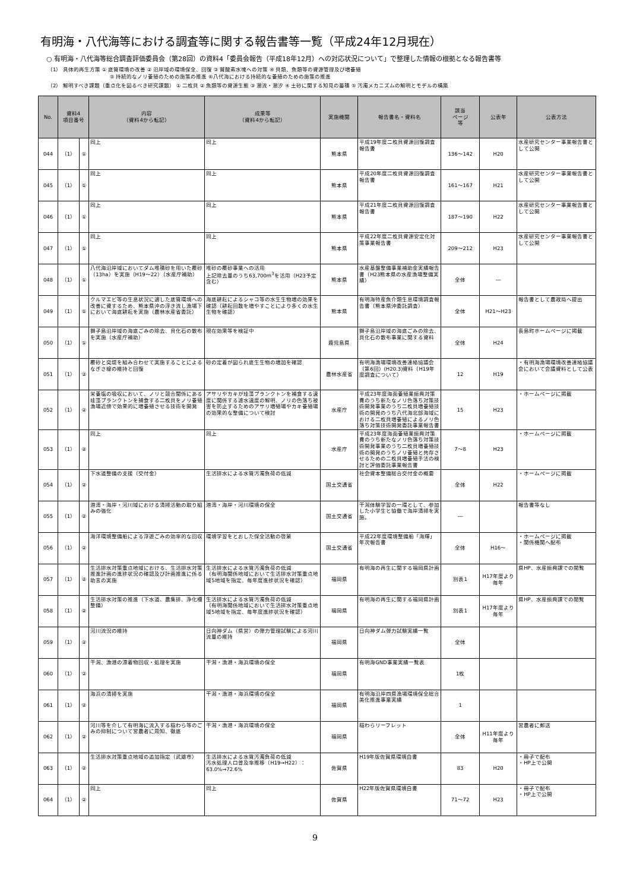有明海・八代海等における調査等に関する報告書等一覧（平成24年12月現在）
○ 有明海・八代海等総合調査評価委員会（第28回）の資料4「委員会報告（平成18年12月）への対応状況について」で整理した情報の根拠となる報告書等
（1） 具体的再生方策 ① 底質環境の改善 ② 沿岸域の環境保全、回復 ③ 貧酸素水塊への対策 ④ 貝類、魚類等の資源管理及び増養殖
⑤ 持続的なノリ養殖のための施策の推進 ⑥八代海における持続的な養殖のための施策の推進
（2） 解明すべき課題（重点化を図るべき研究課題） ① 二枚貝 ② 魚類等の資源生態 ③ 潮流・潮汐 ④ 土砂に関する知見の蓄積 ⑤ 汚濁メカニズムの解明とモデルの構築
| No. | 資料4 項目番号 | | 内容 （資料4から転記） | 成果等 （資料4から転記） | 実施機関 | 報告書名・資料名 | 該当 ページ 等 | 公表年 | 公表方法 |
| --- | --- | --- | --- | --- | --- | --- | --- | --- | --- |
| 044 | （1） | ① | 同上 | 同上 | 熊本県 | 平成19年度二枚貝資源回復調査報告書 | 136～142 | H20 | 水産研究センター事業報告書として公開 |
| 045 | （1） | ① | 同上 | 同上 | 熊本県 | 平成20年度二枚貝資源回復調査報告書 | 161～167 | H21 | 水産研究センター事業報告書として公開 |
| 046 | （1） | ① | 同上 | 同上 | 熊本県 | 平成21年度二枚貝資源回復調査報告書 | 187～190 | H22 | 水産研究センター事業報告書として公開 |
| 047 | （1） | ① | 同上 | 同上 | 熊本県 | 平成22年度二枚貝資源安定化対策事業報告書 | 209～212 | H23 | 水産研究センター事業報告書として公開 |
| 048 | （1） | ① | 八代海沿岸域においてダム堆積砂を用いた覆砂（13ha）を実施（H19～22）（水産庁補助） | 堆砂の覆砂事業への活用 上記除去量のうち63,700m<sup>3</sup>を活用（H23予定含む） | 熊本県 | 水産基盤整備事業補助金実績報告書（H23熊本県の水産漁場整備実績） | 全体 | ― | |
| 049 | （1） | ① | クルマエビ等の生息状況に適した底質環境への改善に資するため、熊本県沖の浮き流し漁場下において海底耕耘を実施（農林水産省委託） | 海底耕耘によるシャコ等の水生生物増の効果を確認（耕耘回数を増やすことにより多くの水生生物を確認） | 熊本県 | 有明海特産魚介類生息環境調査報告書（熊本県沖委託調査） | 全体 | H21～H23 | 報告書として農政局へ提出 |
| 050 | （1） | ① | 獅子島沿岸域の海底ごみの除去、貝化石の散布を実施（水産庁補助） | 現在効果等を検証中 | 鹿児島県 | 獅子島沿岸域の海底ごみの除去、貝化石の散布事業に関する資料 | 全体 | H24 | 長島町ホームページに掲載 |
| 051 | （1） | ② | 覆砂と突堤を組み合わせて実施することによるなぎさ線の維持と回復 | 砂の定着が図られ底生生物の増加を確認 | 農林水産省 | 有明海漁場環境改善連絡協議会（第6回）(H20.3)資料（H19年度調査について） | 12 | H19 | ・有明海漁場環境改善連絡協議会において会議資料として公表 |
| 052 | （1） | ② | 栄養塩の吸収において、ノリと競合関係にある珪藻プランクトンを捕食する二枚貝をノリ養殖漁場近傍で効果的に増養殖させる技術を開発 | アサリやカキが珪藻プランクトンを補食する速度に関係する濾水速度の解明、ノリの色落ち被害を防止するためのアサリ増殖場やカキ養殖場の効果的な整備について検討 | 水産庁 | 平成23年度海面養殖業振興対策費のうち新たなノリ色落ち対策技術開発事業のうち二枚貝増養殖技術の開発のうち八代海北部海域における二枚貝増養殖によるノリ色落ち対策技術開発委託事業報告書 | 15 | H23 | ・ホームページに掲載 |
| 053 | （1） | ② | 同上 | 同上 | 水産庁 | 平成23年度海面養殖業振興対策費のうち新たなノリ色落ち対策技術開発事業のうち二枚貝増養殖技術の開発のうちノリ養殖と共存させるための二枚貝増養殖手法の検討と評価委託事業報告書 | 7～8 | H23 | ・ホームページに掲載 |
| 054 | （1） | ② | 下水道整備の支援（交付金） | 生活排水による水質汚濁負荷の低減 | 国土交通省 | 社会資本整備総合交付金の概要 | 全体 | H22 | ・ホームページに掲載 |
| 055 | （1） | ② | 港湾・海岸・河川域における清掃活動の取り組みの強化 | 港湾・海岸・河川環境の保全 | 国土交通省 | 干潟体験学習の一環として、参加した小学生と協働で海岸清掃を実施。 | ― | | 報告書等なし |
| 056 | （1） | ② | 海洋環境整備船による浮遊ごみの効率的な回収 | 環境学習をとおした保全活動の啓蒙 | 国土交通省 | 平成22年度環境整備船「海輝」年次報告書 | 全体 | H16～ | ・ホームページに掲載 ・関係機関へ配布 |
| 057 | （1） | ② | 生活排水対策重点地域における、生活排水対策推進計画の進捗状況の確認及び計画推進に係る助言の実施 | 生活排水による水質汚濁負荷の低減 （有明海関係地域において生活排水対策重点地域5地域を指定、毎年度進捗状況を確認） | 福岡県 | 有明海の再生に関する福岡県計画 | 別表1 | H17年度より毎年 | 県HP、水産振興課での閲覧 |
| 058 | （1） | ② | 生活排水対策の推進（下水道、農集排、浄化槽整備） | 生活排水による水質汚濁負荷の低減 （有明海関係地域において生活排水対策重点地域5地域を指定、毎年度進捗状況を確認） | 福岡県 | 有明海の再生に関する福岡県計画 | 別表1 | H17年度より毎年 | 県HP、水産振興課での閲覧 |
| 059 | （1） | ② | 河川流況の維持 | 日向神ダム（県営）の弾力管理試験による河川流量の維持 | 福岡県 | 日向神ダム弾力試験実績一覧 | 全体 | | |
| 060 | （1） | ② | 干潟、漁港の漂着物回収・処理を実施 | 干潟・漁港・海浜環境の保全 | 福岡県 | 有明海GND事業実績一覧表 | 1枚 | | |
| 061 | （1） | ② | 海浜の清掃を実施 | 干潟・漁港・海浜環境の保全 | 福岡県 | 有明海沿岸四県漁場環境保全総合美化推進事業実績 | 1 | | |
| 062 | （1） | ② | 河川等を介して有明海に流入する稲わら等のごみの抑制について営農者に周知、徹底 | 干潟・漁港・海浜環境の保全 | 福岡県 | 稲わらリーフレット | 全体 | H11年度より毎年 | 営農者に郵送 |
| 063 | （1） | ② | 生活排水対策重点地域の追加指定（武雄市） | 生活排水による水質汚濁負荷の低減 汚水処理人口普及率推移（H19→H22）：63.0%→72.6% | 佐賀県 | H19年版佐賀県環境白書 | 83 | H20 | ・冊子で配布 ・HP上で公開 |
| 064 | （1） | ② | 同上 | 同上 | 佐賀県 | H22年版佐賀県環境白書 | 71～72 | H23 | ・冊子で配布 ・HP上で公開 |
9